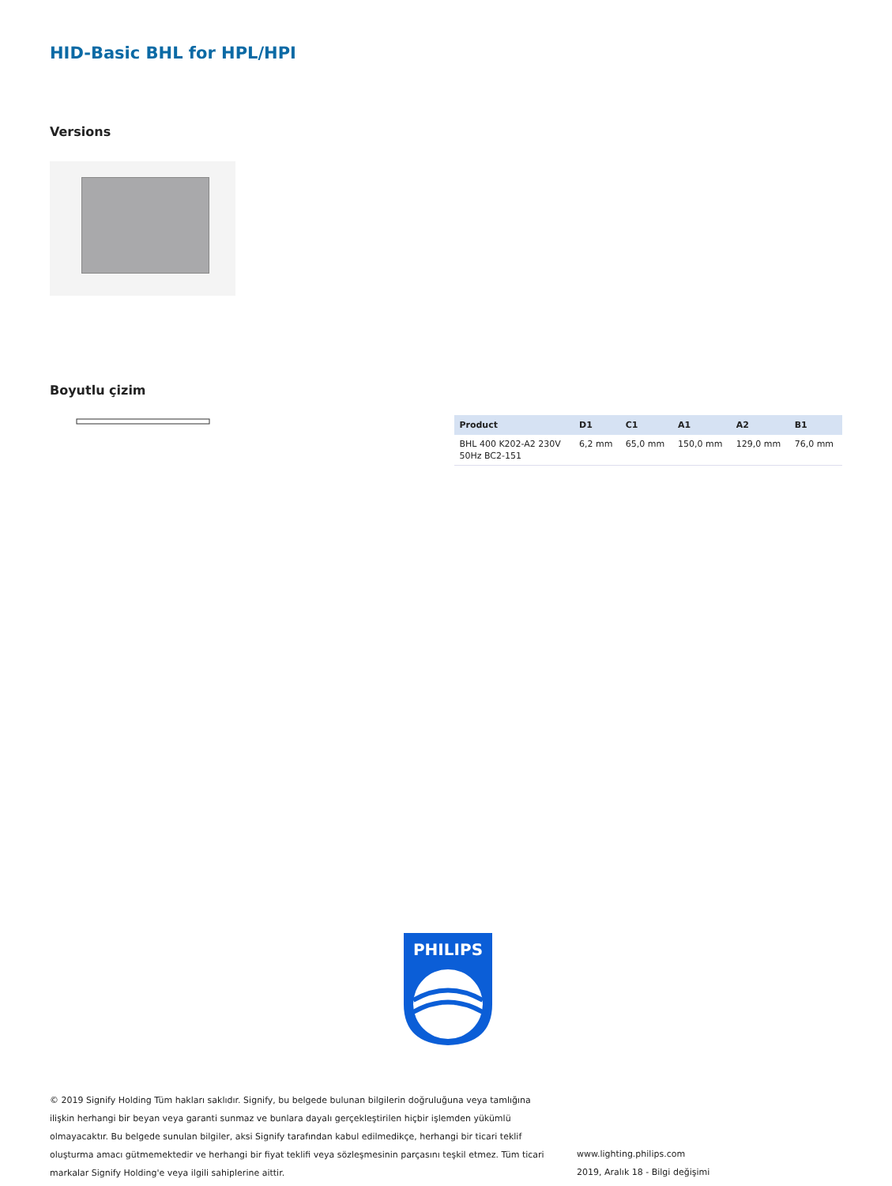HID-Basic BHL for HPL/HPI
Versions
Boyutlu çizim
| Product | D1 | C1 | A1 | A2 | B1 |
| --- | --- | --- | --- | --- | --- |
| BHL 400 K202-A2 230V 50Hz BC2-151 | 6,2 mm | 65,0 mm | 150,0 mm | 129,0 mm | 76,0 mm |
PHILIPS
© 2019 Signify Holding Tüm hakları saklıdır. Signify, bu belgede bulunan bilgilerin doğruluğuna veya tamlığına ilişkin herhangi bir beyan veya garanti sunmaz ve bunlara dayalı gerçekleştirilen hiçbir işlemden yükümlü olmayacaktır. Bu belgede sunulan bilgiler, aksi Signify tarafından kabul edilmedikçe, herhangi bir ticari teklif oluşturma amacı gütmemektedir ve herhangi bir fiyat teklifi veya sözleşmesinin parçasını teşkil etmez. Tüm ticari markalar Signify Holding'e veya ilgili sahiplerine aittir.
www.lighting.philips.com
2019, Aralık 18 - Bilgi değişimi